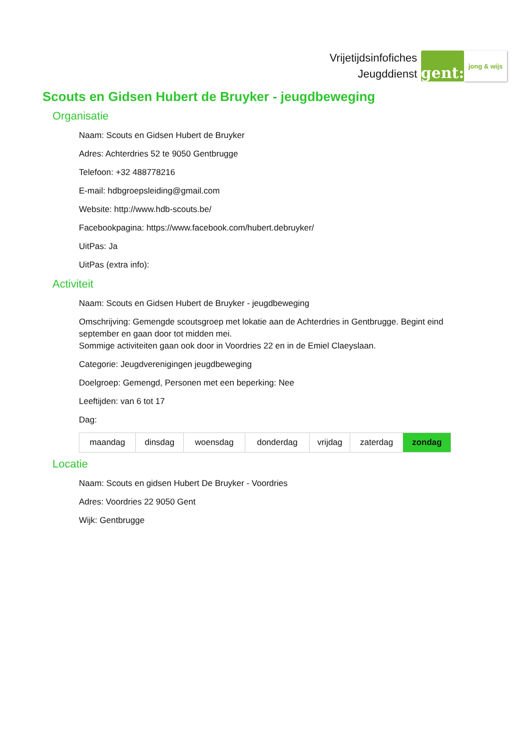Vrijetijdsinfofiches
Jeugddienst
gent:
jong & wijs
Scouts en Gidsen Hubert de Bruyker - jeugdbeweging
Organisatie
Naam: Scouts en Gidsen Hubert de Bruyker
Adres: Achterdries 52 te 9050 Gentbrugge
Telefoon: +32 488778216
E-mail: hdbgroepsleiding@gmail.com
Website: http://www.hdb-scouts.be/
Facebookpagina: https://www.facebook.com/hubert.debruyker/
UitPas: Ja
UitPas (extra info):
Activiteit
Naam: Scouts en Gidsen Hubert de Bruyker - jeugdbeweging
Omschrijving: Gemengde scoutsgroep met lokatie aan de Achterdries in Gentbrugge. Begint eind september en gaan door tot midden mei.
Sommige activiteiten gaan ook door in Voordries 22 en in de Emiel Claeyslaan.
Categorie: Jeugdverenigingen jeugdbeweging
Doelgroep: Gemengd, Personen met een beperking: Nee
Leeftijden: van 6 tot 17
Dag:
| maandag | dinsdag | woensdag | donderdag | vrijdag | zaterdag | zondag |
Locatie
Naam: Scouts en gidsen Hubert De Bruyker - Voordries
Adres: Voordries 22 9050 Gent
Wijk: Gentbrugge